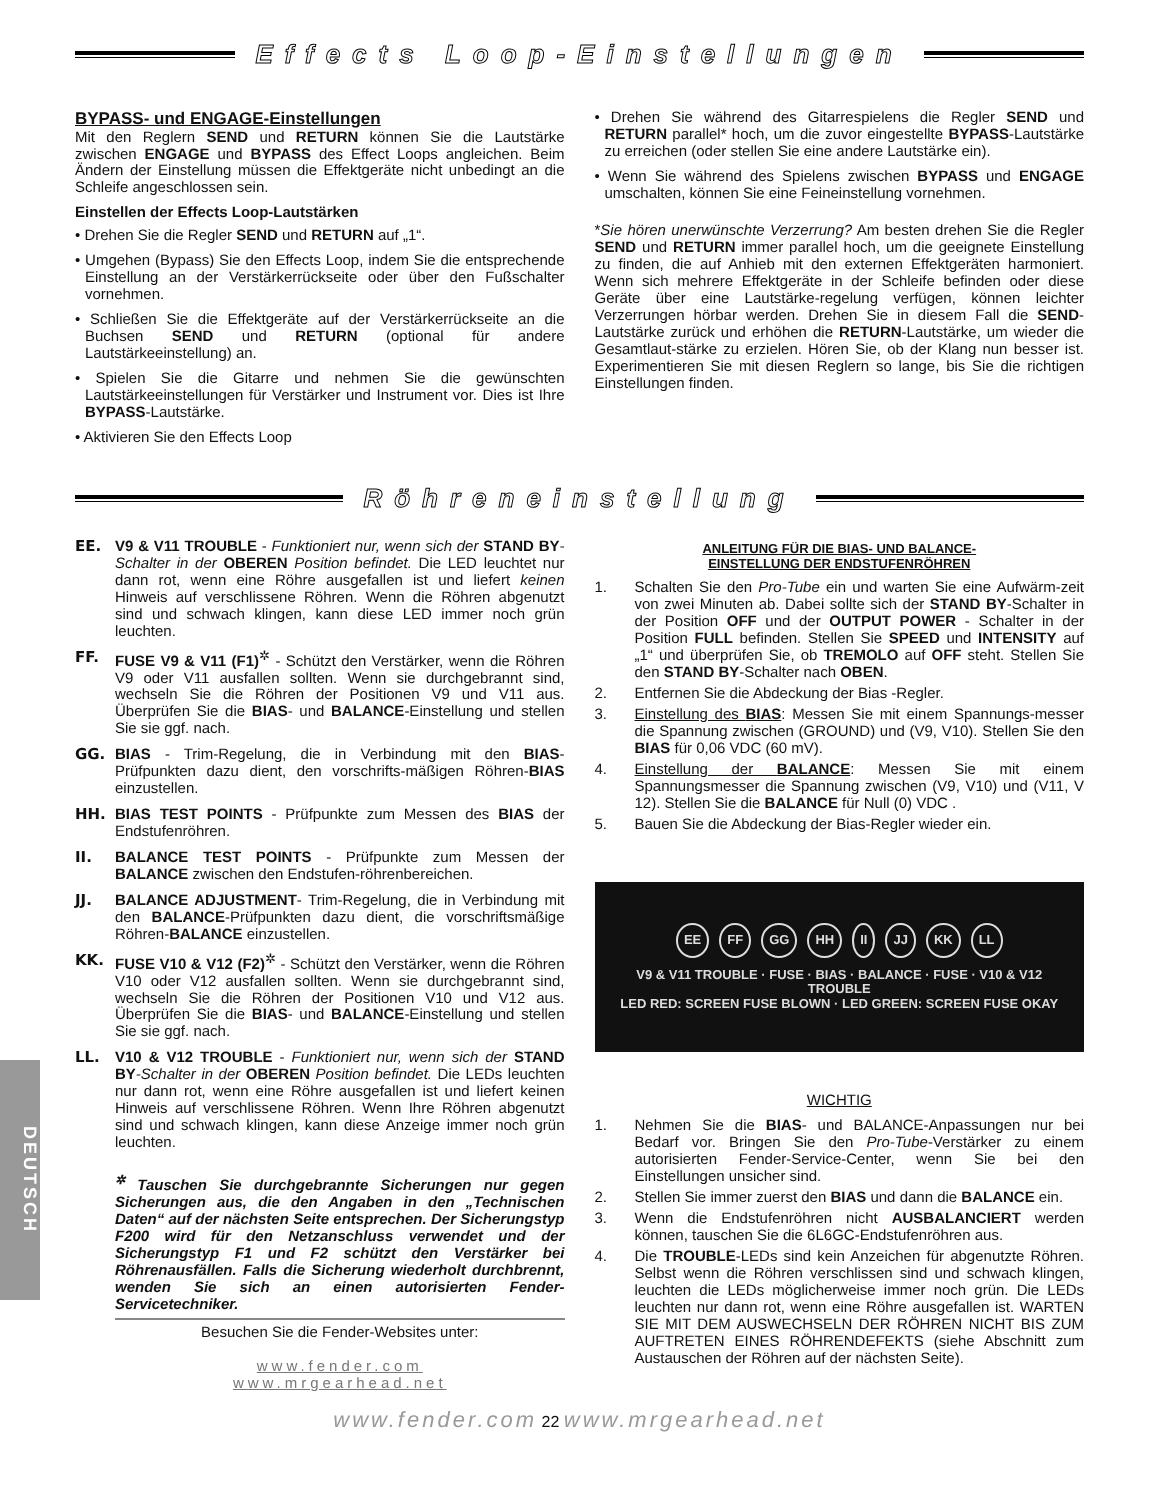Effects Loop-Einstellungen
BYPASS- und ENGAGE-Einstellungen
Mit den Reglern SEND und RETURN können Sie die Lautstärke zwischen ENGAGE und BYPASS des Effect Loops angleichen. Beim Ändern der Einstellung müssen die Effektgeräte nicht unbedingt an die Schleife angeschlossen sein.
Einstellen der Effects Loop-Lautstärken
• Drehen Sie die Regler SEND und RETURN auf „1“.
• Umgehen (Bypass) Sie den Effects Loop, indem Sie die entsprechende Einstellung an der Verstärkerrückseite oder über den Fußschalter vornehmen.
• Schließen Sie die Effektgeräte auf der Verstärkerrückseite an die Buchsen SEND und RETURN (optional für andere Lautstärkeeinstellung) an.
• Spielen Sie die Gitarre und nehmen Sie die gewünschten Lautstärkeeinstellungen für Verstärker und Instrument vor. Dies ist Ihre BYPASS-Lautstärke.
• Aktivieren Sie den Effects Loop
• Drehen Sie während des Gitarrespielens die Regler SEND und RETURN parallel* hoch, um die zuvor eingestellte BYPASS-Lautstärke zu erreichen (oder stellen Sie eine andere Lautstärke ein).
• Wenn Sie während des Spielens zwischen BYPASS und ENGAGE umschalten, können Sie eine Feineinstellung vornehmen.
*Sie hören unerwünschte Verzerrung? Am besten drehen Sie die Regler SEND und RETURN immer parallel hoch, um die geeignete Einstellung zu finden, die auf Anhieb mit den externen Effektgeräten harmoniert. Wenn sich mehrere Effektgeräte in der Schleife befinden oder diese Geräte über eine Lautstärke-regelung verfügen, können leichter Verzerrungen hörbar werden. Drehen Sie in diesem Fall die SEND-Lautstärke zurück und erhöhen die RETURN-Lautstärke, um wieder die Gesamtlaut-stärke zu erzielen. Hören Sie, ob der Klang nun besser ist. Experimentieren Sie mit diesen Reglern so lange, bis Sie die richtigen Einstellungen finden.
Röhreneinstellung
EE. V9 & V11 TROUBLE - Funktioniert nur, wenn sich der STAND BY-Schalter in der OBEREN Position befindet. Die LED leuchtet nur dann rot, wenn eine Röhre ausgefallen ist und liefert keinen Hinweis auf verschlissene Röhren. Wenn die Röhren abgenutzt sind und schwach klingen, kann diese LED immer noch grün leuchten.
FF. FUSE V9 & V11 (F1)<sup>✲</sup> - Schützt den Verstärker, wenn die Röhren V9 oder V11 ausfallen sollten. Wenn sie durchgebrannt sind, wechseln Sie die Röhren der Positionen V9 und V11 aus. Überprüfen Sie die BIAS- und BALANCE-Einstellung und stellen Sie sie ggf. nach.
GG. BIAS - Trim-Regelung, die in Verbindung mit den BIAS-Prüfpunkten dazu dient, den vorschrifts-mäßigen Röhren-BIAS einzustellen.
HH. BIAS TEST POINTS - Prüfpunkte zum Messen des BIAS der Endstufenröhren.
II. BALANCE TEST POINTS - Prüfpunkte zum Messen der BALANCE zwischen den Endstufen-röhrenbereichen.
JJ. BALANCE ADJUSTMENT- Trim-Regelung, die in Verbindung mit den BALANCE-Prüfpunkten dazu dient, die vorschriftsmäßige Röhren-BALANCE einzustellen.
KK. FUSE V10 & V12 (F2)<sup>✲</sup> - Schützt den Verstärker, wenn die Röhren V10 oder V12 ausfallen sollten. Wenn sie durchgebrannt sind, wechseln Sie die Röhren der Positionen V10 und V12 aus. Überprüfen Sie die BIAS- und BALANCE-Einstellung und stellen Sie sie ggf. nach.
LL. V10 & V12 TROUBLE - Funktioniert nur, wenn sich der STAND BY-Schalter in der OBEREN Position befindet. Die LEDs leuchten nur dann rot, wenn eine Röhre ausgefallen ist und liefert keinen Hinweis auf verschlissene Röhren. Wenn Ihre Röhren abgenutzt sind und schwach klingen, kann diese Anzeige immer noch grün leuchten.
<sup>✲</sup> Tauschen Sie durchgebrannte Sicherungen nur gegen Sicherungen aus, die den Angaben in den „Technischen Daten“ auf der nächsten Seite entsprechen. Der Sicherungstyp F200 wird für den Netzanschluss verwendet und der Sicherungstyp F1 und F2 schützt den Verstärker bei Röhrenausfällen. Falls die Sicherung wiederholt durchbrennt, wenden Sie sich an einen autorisierten Fender-Servicetechniker.
Besuchen Sie die Fender-Websites unter:
www.fender.com
www.mrgearhead.net
ANLEITUNG FÜR DIE BIAS- UND BALANCE-
EINSTELLUNG DER ENDSTUFENRÖHREN
1. Schalten Sie den Pro-Tube ein und warten Sie eine Aufwärm-zeit von zwei Minuten ab. Dabei sollte sich der STAND BY-Schalter in der Position OFF und der OUTPUT POWER - Schalter in der Position FULL befinden. Stellen Sie SPEED und INTENSITY auf „1“ und überprüfen Sie, ob TREMOLO auf OFF steht. Stellen Sie den STAND BY-Schalter nach OBEN.
2. Entfernen Sie die Abdeckung der Bias -Regler.
3. Einstellung des BIAS: Messen Sie mit einem Spannungs-messer die Spannung zwischen (GROUND) und (V9, V10). Stellen Sie den BIAS für 0,06 VDC (60 mV).
4. Einstellung der BALANCE: Messen Sie mit einem Spannungsmesser die Spannung zwischen (V9, V10) und (V11, V 12). Stellen Sie die BALANCE für Null (0) VDC .
5. Bauen Sie die Abdeckung der Bias-Regler wieder ein.
EE FF GG HH II JJ KK LL
V9 & V11 TROUBLE · FUSE · BIAS · BALANCE · FUSE · V10 & V12 TROUBLE
LED RED: SCREEN FUSE BLOWN · LED GREEN: SCREEN FUSE OKAY
WICHTIG
1. Nehmen Sie die BIAS- und BALANCE-Anpassungen nur bei Bedarf vor. Bringen Sie den Pro-Tube-Verstärker zu einem autorisierten Fender-Service-Center, wenn Sie bei den Einstellungen unsicher sind.
2. Stellen Sie immer zuerst den BIAS und dann die BALANCE ein.
3. Wenn die Endstufenröhren nicht AUSBALANCIERT werden können, tauschen Sie die 6L6GC-Endstufenröhren aus.
4. Die TROUBLE-LEDs sind kein Anzeichen für abgenutzte Röhren. Selbst wenn die Röhren verschlissen sind und schwach klingen, leuchten die LEDs möglicherweise immer noch grün. Die LEDs leuchten nur dann rot, wenn eine Röhre ausgefallen ist. WARTEN SIE MIT DEM AUSWECHSELN DER RÖHREN NICHT BIS ZUM AUFTRETEN EINES RÖHRENDEFEKTS (siehe Abschnitt zum Austauschen der Röhren auf der nächsten Seite).
DEUTSCH
www.fender.com 22 www.mrgearhead.net